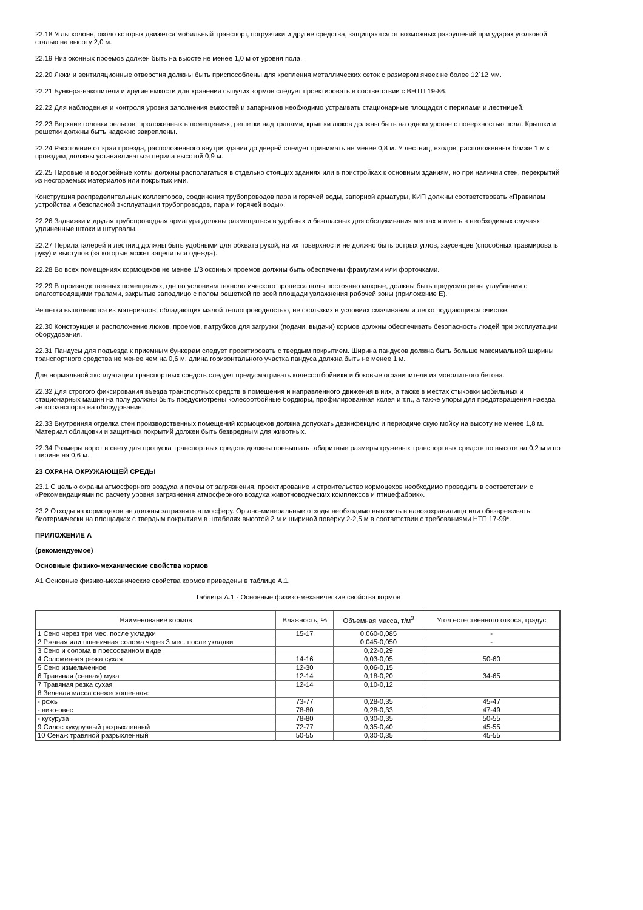22.18 Углы колонн, около которых движется мобильный транспорт, погрузчики и другие средства, защищаются от возможных разрушений при ударах уголковой сталью на высоту 2,0 м.
22.19 Низ оконных проемов должен быть на высоте не менее 1,0 м от уровня пола.
22.20 Люки и вентиляционные отверстия должны быть приспособлены для крепления металлических сеток с размером ячеек не более 12´12 мм.
22.21 Бункера-накопители и другие емкости для хранения сыпучих кормов следует проектировать в соответствии с ВНТП 19-86.
22.22 Для наблюдения и контроля уровня заполнения емкостей и запарников необходимо устраивать стационарные площадки с перилами и лестницей.
22.23 Верхние головки рельсов, проложенных в помещениях, решетки над трапами, крышки люков должны быть на одном уровне с поверхностью пола. Крышки и решетки должны быть надежно закреплены.
22.24 Расстояние от края проезда, расположенного внутри здания до дверей следует принимать не менее 0,8 м. У лестниц, входов, расположенных ближе 1 м к проездам, должны устанавливаться перила высотой 0,9 м.
22.25 Паровые и водогрейные котлы должны располагаться в отдельно стоящих зданиях или в пристройках к основным зданиям, но при наличии стен, перекрытий из несгораемых материалов или покрытых ими.
Конструкция распределительных коллекторов, соединения трубопроводов пара и горячей воды, запорной арматуры, КИП должны соответствовать «Правилам устройства и безопасной эксплуатации трубопроводов, пара и горячей воды».
22.26 Задвижки и другая трубопроводная арматура должны размещаться в удобных и безопасных для обслуживания местах и иметь в необходимых случаях удлиненные штоки и штурвалы.
22.27 Перила галерей и лестниц должны быть удобными для обхвата рукой, на их поверхности не должно быть острых углов, заусенцев (способных травмировать руку) и выступов (за которые может зацепиться одежда).
22.28 Во всех помещениях кормоцехов не менее 1/3 оконных проемов должны быть обеспечены фрамугами или форточками.
22.29 В производственных помещениях, где по условиям технологического процесса полы постоянно мокрые, должны быть предусмотрены углубления с влагоотводящими трапами, закрытые заподлицо с полом решеткой по всей площади увлажнения рабочей зоны (приложение Е).
Решетки выполняются из материалов, обладающих малой теплопроводностью, не скользких в условиях смачивания и легко поддающихся очистке.
22.30 Конструкция и расположение люков, проемов, патрубков для загрузки (подачи, выдачи) кормов должны обеспечивать безопасность людей при эксплуатации оборудования.
22.31 Пандусы для подъезда к приемным бункерам следует проектировать с твердым покрытием. Ширина пандусов должна быть больше максимальной ширины транспортного средства не менее чем на 0,6 м, длина горизонтального участка пандуса должна быть не менее 1 м.
Для нормальной эксплуатации транспортных средств следует предусматривать колесоотбойники и боковые ограничители из монолитного бетона.
22.32 Для строгого фиксирования въезда транспортных средств в помещения и направленного движения в них, а также в местах стыковки мобильных и стационарных машин на полу должны быть предусмотрены колесоотбойные бордюры, профилированная колея и т.п., а также упоры для предотвращения наезда автотранспорта на оборудование.
22.33 Внутренняя отделка стен производственных помещений кормоцехов должна допускать дезинфекцию и периодиче скую мойку на высоту не менее 1,8 м. Материал облицовки и защитных покрытий должен быть безвредным для животных.
22.34 Размеры ворот в свету для пропуска транспортных средств должны превышать габаритные размеры груженых транспортных средств по высоте на 0,2 м и по ширине на 0,6 м.
23 ОХРАНА ОКРУЖАЮЩЕЙ СРЕДЫ
23.1 С целью охраны атмосферного воздуха и почвы от загрязнения, проектирование и строительство кормоцехов необходимо проводить в соответствии с «Рекомендациями по расчету уровня загрязнения атмосферного воздуха животноводческих комплексов и птицефабрик».
23.2 Отходы из кормоцехов не должны загрязнять атмосферу. Органо-минеральные отходы необходимо вывозить в навозохранилища или обезвреживать биотермически на площадках с твердым покрытием в штабелях высотой 2 м и шириной поверху 2-2,5 м в соответствии с требованиями НТП 17-99*.
ПРИЛОЖЕНИЕ А
(рекомендуемое)
Основные физико-механические свойства кормов
А1 Основные физико-механические свойства кормов приведены в таблице А.1.
Таблица А.1 - Основные физико-механические свойства кормов
| Наименование кормов | Влажность, % | Объемная масса, т/м<sup>3</sup> | Угол естественного откоса, градус |
| 1 Сено через три мес. после укладки | 15-17 | 0,060-0,085 | - |
| 2 Ржаная или пшеничная солома через 3 мес. после укладки | | 0,045-0,050 | - |
| 3 Сено и солома в прессованном виде | | 0,22-0,29 | |
| 4 Соломенная резка сухая | 14-16 | 0,03-0,05 | 50-60 |
| 5 Сено измельченное | 12-30 | 0,06-0,15 | |
| 6 Травяная (сенная) мука | 12-14 | 0,18-0,20 | 34-65 |
| 7 Травяная резка сухая | 12-14 | 0,10-0,12 | |
| 8 Зеленая масса свежескошенная: | | | |
| - рожь | 73-77 | 0,28-0,35 | 45-47 |
| - вико-овес | 78-80 | 0,28-0,33 | 47-49 |
| - кукуруза | 78-80 | 0,30-0,35 | 50-55 |
| 9 Силос кукурузный разрыхленный | 72-77 | 0,35-0,40 | 45-55 |
| 10 Сенаж травяной разрыхленный | 50-55 | 0,30-0,35 | 45-55 |